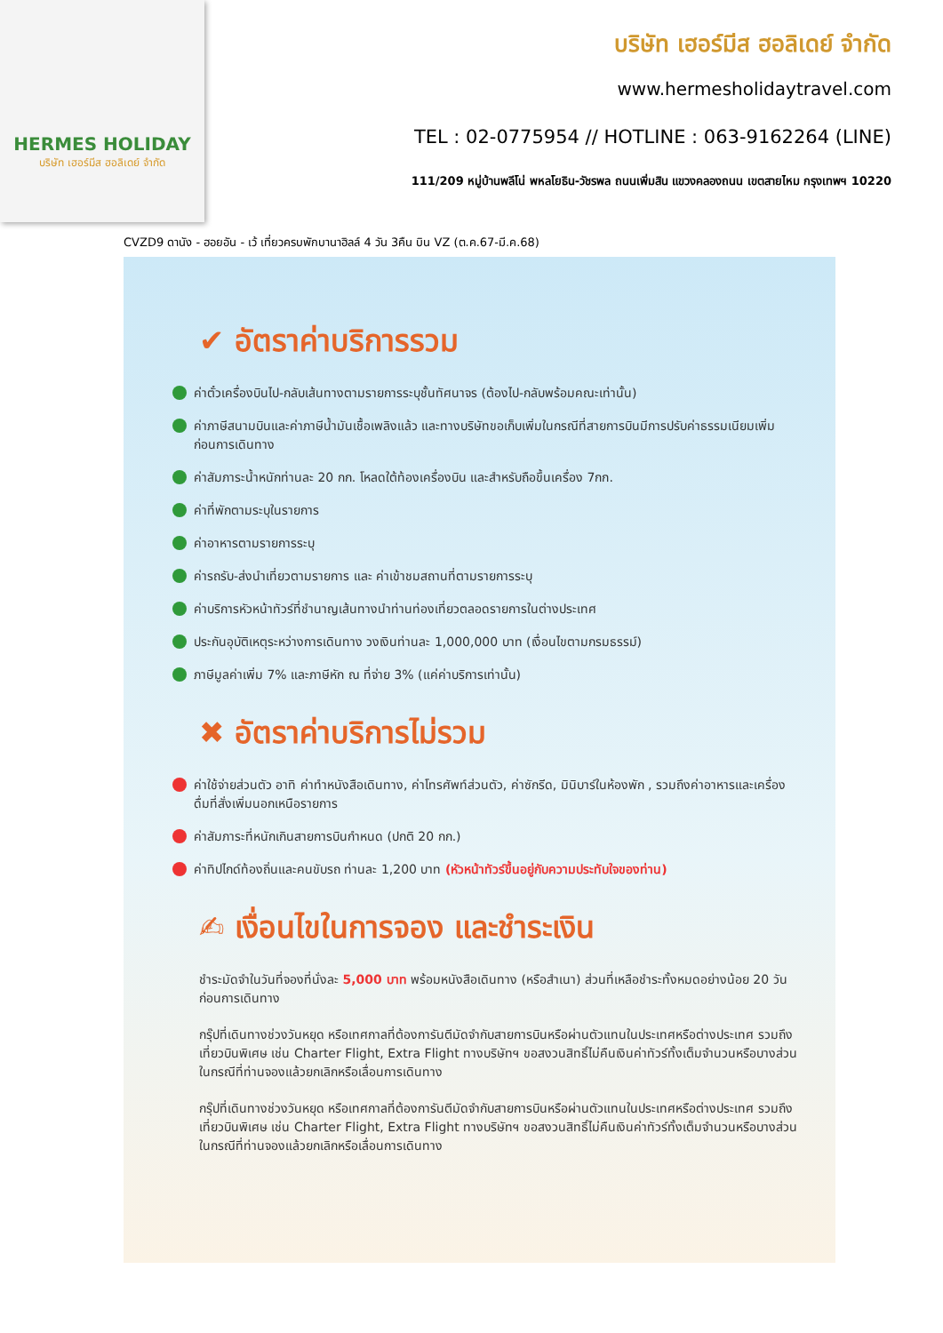HERMES HOLIDAY
บริษัท เฮอร์มีส ฮอลิเดย์ จำกัด
บริษัท เฮอร์มีส ฮอลิเดย์ จำกัด
www.hermesholidaytravel.com
TEL : 02-0775954 // HOTLINE : 063-9162264 (LINE)
111/209 หมู่บ้านพลีโน่ พหลโยธิน-วัชรพล ถนนเพิ่มสิน แขวงคลองถนน เขตสายไหม กรุงเทพฯ 10220
CVZD9 ดานัง - ฮอยอัน - เว้ เที่ยวครบพักบานาฮิลล์ 4 วัน 3คืน บิน VZ (ต.ค.67-มี.ค.68)
✔ อัตราค่าบริการรวม
ค่าตั๋วเครื่องบินไป-กลับเส้นทางตามรายการระบุชั้นทัศนาจร (ต้องไป-กลับพร้อมคณะเท่านั้น)
ค่าภาษีสนามบินและค่าภาษีน้ำมันเชื้อเพลิงแล้ว และทางบริษัทขอเก็บเพิ่มในกรณีที่สายการบินมีการปรับค่าธรรมเนียมเพิ่ม ก่อนการเดินทาง
ค่าสัมภาระน้ำหนักท่านละ 20 กก. โหลดใต้ท้องเครื่องบิน และสำหรับถือขึ้นเครื่อง 7กก.
ค่าที่พักตามระบุในรายการ
ค่าอาหารตามรายการระบุ
ค่ารถรับ-ส่งนำเที่ยวตามรายการ และ ค่าเข้าชมสถานที่ตามรายการระบุ
ค่าบริการหัวหน้าทัวร์ที่ชำนาญเส้นทางนำท่านท่องเที่ยวตลอดรายการในต่างประเทศ
ประกันอุบัติเหตุระหว่างการเดินทาง วงเงินท่านละ 1,000,000 บาท (เงื่อนไขตามกรมธรรม์)
ภาษีมูลค่าเพิ่ม 7% และภาษีหัก ณ ที่จ่าย 3% (แค่ค่าบริการเท่านั้น)
✖ อัตราค่าบริการไม่รวม
ค่าใช้จ่ายส่วนตัว อาทิ ค่าทำหนังสือเดินทาง, ค่าโทรศัพท์ส่วนตัว, ค่าซักรีด, มินิบาร์ในห้องพัก , รวมถึงค่าอาหารและเครื่องดื่มที่สั่งเพิ่มนอกเหนือรายการ
ค่าสัมภาระที่หนักเกินสายการบินกำหนด (ปกติ 20 กก.)
ค่าทิปไกด์ท้องถิ่นและคนขับรถ ท่านละ 1,200 บาท (หัวหน้าทัวร์ขึ้นอยู่กับความประทับใจของท่าน)
✍ เงื่อนไขในการจอง และชำระเงิน
ชำระมัดจำในวันที่จองที่นั่งละ 5,000 บาท พร้อมหนังสือเดินทาง (หรือสำเนา) ส่วนที่เหลือชำระทั้งหมดอย่างน้อย 20 วันก่อนการเดินทาง
กรุ๊ปที่เดินทางช่วงวันหยุด หรือเทศกาลที่ต้องการันตีมัดจำกับสายการบินหรือผ่านตัวแทนในประเทศหรือต่างประเทศ รวมถึงเที่ยวบินพิเศษ เช่น Charter Flight, Extra Flight ทางบริษัทฯ ขอสงวนสิทธิ์ไม่คืนเงินค่าทัวร์ทั้งเต็มจำนวนหรือบางส่วน ในกรณีที่ท่านจองแล้วยกเลิกหรือเลื่อนการเดินทาง
กรุ๊ปที่เดินทางช่วงวันหยุด หรือเทศกาลที่ต้องการันตีมัดจำกับสายการบินหรือผ่านตัวแทนในประเทศหรือต่างประเทศ รวมถึงเที่ยวบินพิเศษ เช่น Charter Flight, Extra Flight ทางบริษัทฯ ขอสงวนสิทธิ์ไม่คืนเงินค่าทัวร์ทั้งเต็มจำนวนหรือบางส่วน ในกรณีที่ท่านจองแล้วยกเลิกหรือเลื่อนการเดินทาง